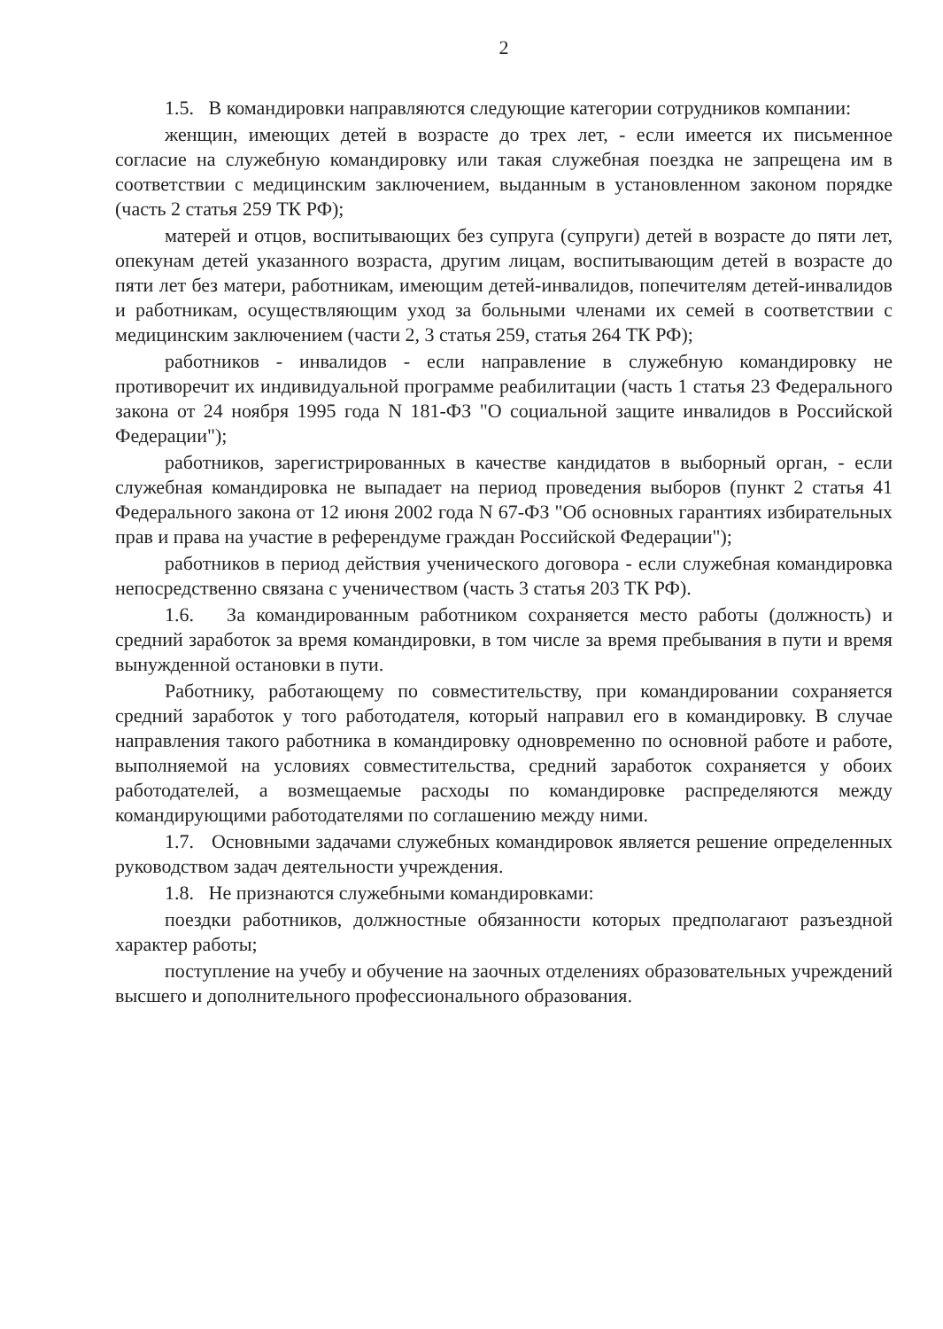2
1.5. В командировки направляются следующие категории сотрудников компании:
женщин, имеющих детей в возрасте до трех лет, - если имеется их письменное согласие на служебную командировку или такая служебная поездка не запрещена им в соответствии с медицинским заключением, выданным в установленном законом порядке (часть 2 статья 259 ТК РФ);
матерей и отцов, воспитывающих без супруга (супруги) детей в возрасте до пяти лет, опекунам детей указанного возраста, другим лицам, воспитывающим детей в возрасте до пяти лет без матери, работникам, имеющим детей-инвалидов, попечителям детей-инвалидов и работникам, осуществляющим уход за больными членами их семей в соответствии с медицинским заключением (части 2, 3 статья 259, статья 264 ТК РФ);
работников - инвалидов - если направление в служебную командировку не противоречит их индивидуальной программе реабилитации (часть 1 статья 23 Федерального закона от 24 ноября 1995 года N 181-ФЗ "О социальной защите инвалидов в Российской Федерации");
работников, зарегистрированных в качестве кандидатов в выборный орган, - если служебная командировка не выпадает на период проведения выборов (пункт 2 статья 41 Федерального закона от 12 июня 2002 года N 67-ФЗ "Об основных гарантиях избирательных прав и права на участие в референдуме граждан Российской Федерации");
работников в период действия ученического договора - если служебная командировка непосредственно связана с ученичеством (часть 3 статья 203 ТК РФ).
1.6. За командированным работником сохраняется место работы (должность) и средний заработок за время командировки, в том числе за время пребывания в пути и время вынужденной остановки в пути.
Работнику, работающему по совместительству, при командировании сохраняется средний заработок у того работодателя, который направил его в командировку. В случае направления такого работника в командировку одновременно по основной работе и работе, выполняемой на условиях совместительства, средний заработок сохраняется у обоих работодателей, а возмещаемые расходы по командировке распределяются между командирующими работодателями по соглашению между ними.
1.7. Основными задачами служебных командировок является решение определенных руководством задач деятельности учреждения.
1.8. Не признаются служебными командировками:
поездки работников, должностные обязанности которых предполагают разъездной характер работы;
поступление на учебу и обучение на заочных отделениях образовательных учреждений высшего и дополнительного профессионального образования.